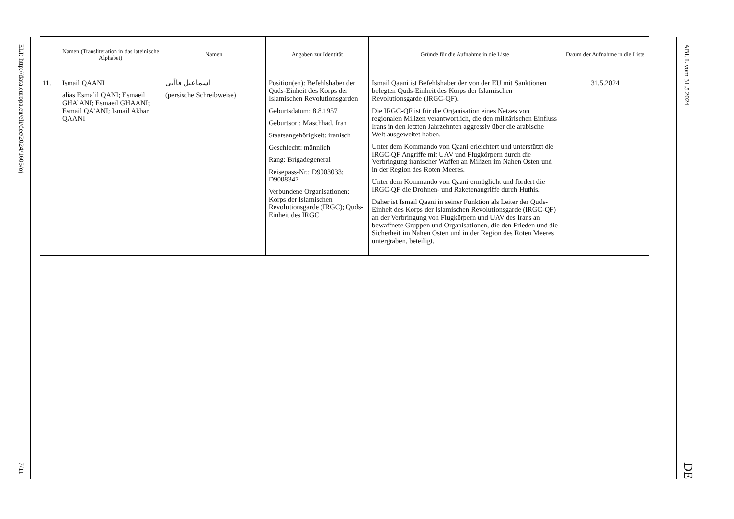ELI: http://data.europa.eu/eli/dec/2024/1605/oj
7/11
| | Namen (Transliteration in das lateinische Alphabet) | Namen | Angaben zur Identität | Gründe für die Aufnahme in die Liste | Datum der Aufnahme in die Liste |
| --- | --- | --- | --- | --- | --- |
| 11. | Ismail QAANI alias Esma’il QANI; Esmaeil GHA’ANI; Esmaeil GHAANI; Esmail QA’ANI; Ismail Akbar QAANI | اسماعیل قاآنی (persische Schreibweise) | Position(en): Befehlshaber der Quds-Einheit des Korps der Islamischen Revolutionsgarden Geburtsdatum: 8.8.1957 Geburtsort: Maschhad, Iran Staatsangehörigkeit: iranisch Geschlecht: männlich Rang: Brigadegeneral Reisepass-Nr.: D9003033; D9008347 Verbundene Organisationen: Korps der Islamischen Revolutionsgarde (IRGC); Quds-Einheit des IRGC | Ismail Qaani ist Befehlshaber der von der EU mit Sanktionen belegten Quds-Einheit des Korps der Islamischen Revolutionsgarde (IRGC-QF). Die IRGC-QF ist für die Organisation eines Netzes von regionalen Milizen verantwortlich, die den militärischen Einfluss Irans in den letzten Jahrzehnten aggressiv über die arabische Welt ausgeweitet haben. Unter dem Kommando von Qaani erleichtert und unterstützt die IRGC-QF Angriffe mit UAV und Flugkörpern durch die Verbringung iranischer Waffen an Milizen im Nahen Osten und in der Region des Roten Meeres. Unter dem Kommando von Qaani ermöglicht und fördert die IRGC-QF die Drohnen- und Raketenangriffe durch Huthis. Daher ist Ismail Qaani in seiner Funktion als Leiter der Quds-Einheit des Korps der Islamischen Revolutionsgarde (IRGC-QF) an der Verbringung von Flugkörpern und UAV des Irans an bewaffnete Gruppen und Organisationen, die den Frieden und die Sicherheit im Nahen Osten und in der Region des Roten Meeres untergraben, beteiligt. | 31.5.2024 |
ABl. L vom 31.5.2024
DE